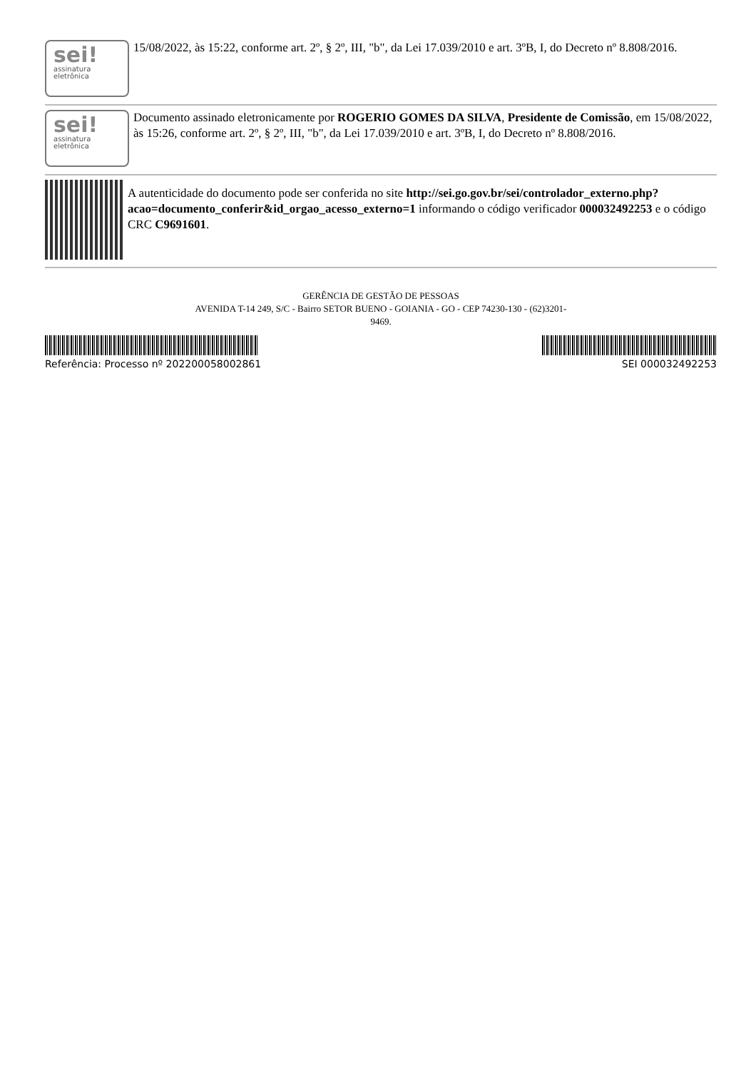sei!
assinatura eletrônica
15/08/2022, às 15:22, conforme art. 2º, § 2º, III, "b", da Lei 17.039/2010 e art. 3ºB, I, do Decreto nº 8.808/2016.
sei!
assinatura eletrônica
Documento assinado eletronicamente por ROGERIO GOMES DA SILVA, Presidente de Comissão, em 15/08/2022, às 15:26, conforme art. 2º, § 2º, III, "b", da Lei 17.039/2010 e art. 3ºB, I, do Decreto nº 8.808/2016.
A autenticidade do documento pode ser conferida no site http://sei.go.gov.br/sei/controlador_externo.php?acao=documento_conferir&id_orgao_acesso_externo=1 informando o código verificador 000032492253 e o código CRC C9691601.
GERÊNCIA DE GESTÃO DE PESSOAS
AVENIDA T-14 249, S/C - Bairro SETOR BUENO - GOIANIA - GO - CEP 74230-130 - (62)3201-
9469.
Referência: Processo nº 202200058002861 SEI 000032492253